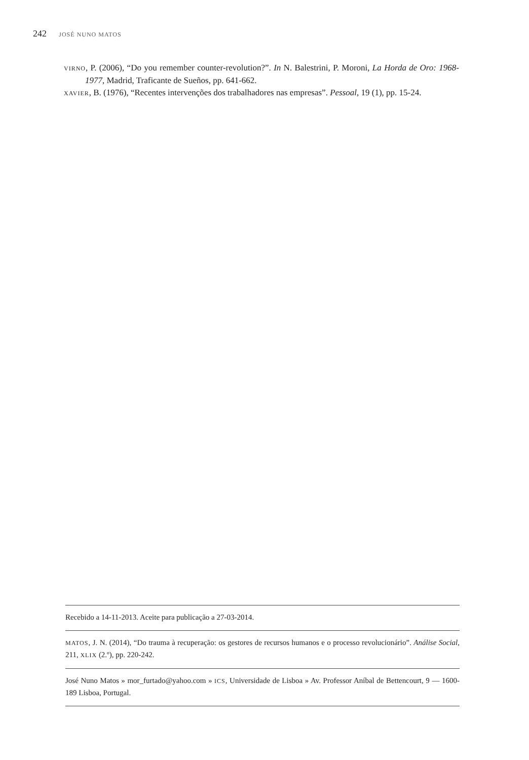242 JOSÉ NUNO MATOS
VIRNO, P. (2006), “Do you remember counter-revolution?”. In N. Balestrini, P. Moroni, La Horda de Oro: 1968-1977, Madrid, Traficante de Sueños, pp. 641-662.
XAVIER, B. (1976), “Recentes intervenções dos trabalhadores nas empresas”. Pessoal, 19 (1), pp. 15-24.
Recebido a 14-11-2013. Aceite para publicação a 27-03-2014.
MATOS, J. N. (2014), “Do trauma à recuperação: os gestores de recursos humanos e o processo revolucionário”. Análise Social, 211, XLIX (2.º), pp. 220-242.
José Nuno Matos » mor_furtado@yahoo.com » ICS, Universidade de Lisboa » Av. Professor Aníbal de Bettencourt, 9 — 1600-189 Lisboa, Portugal.